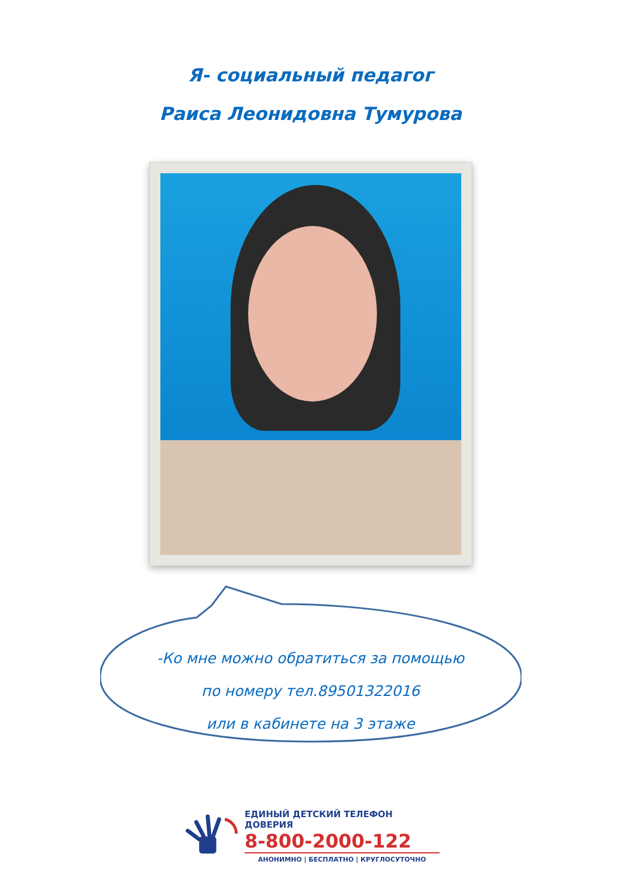Я- социальный педагог
Раиса Леонидовна Тумурова
-Ко мне можно обратиться за помощью
по номеру тел.89501322016
или в кабинете на 3 этаже
ЕДИНЫЙ ДЕТСКИЙ ТЕЛЕФОН ДОВЕРИЯ
8-800-2000-122
АНОНИМНО | БЕСПЛАТНО | КРУГЛОСУТОЧНО